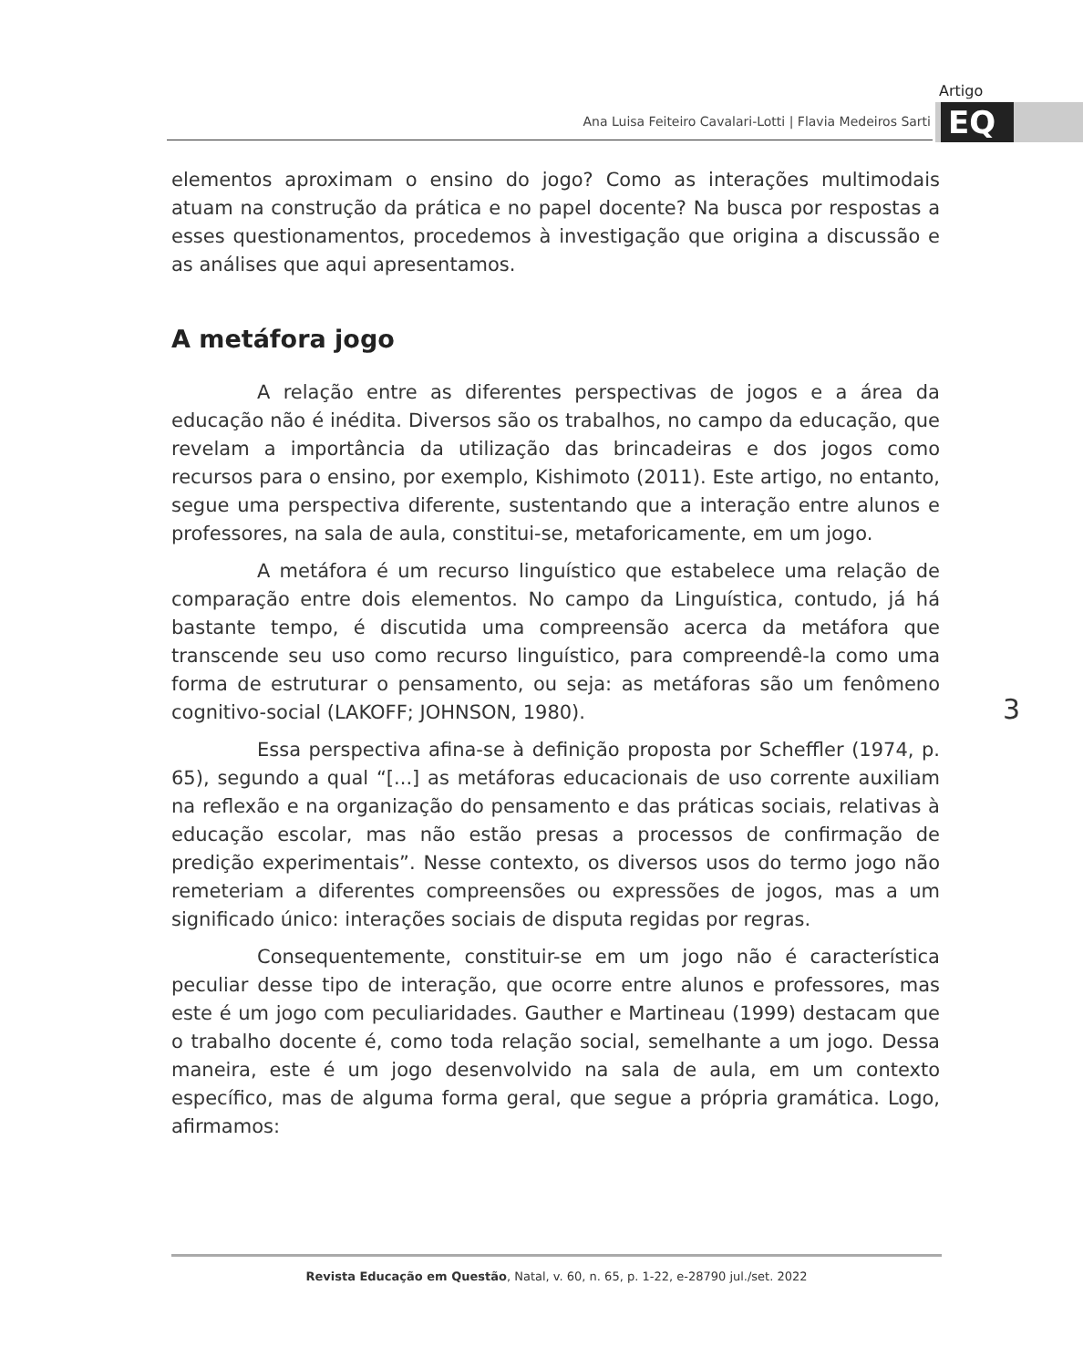Artigo
EQ
Ana Luisa Feiteiro Cavalari-Lotti | Flavia Medeiros Sarti
elementos aproximam o ensino do jogo? Como as interações multimodais atuam na construção da prática e no papel docente? Na busca por respostas a esses questionamentos, procedemos à investigação que origina a discussão e as análises que aqui apresentamos.
A metáfora jogo
A relação entre as diferentes perspectivas de jogos e a área da educação não é inédita. Diversos são os trabalhos, no campo da educação, que revelam a importância da utilização das brincadeiras e dos jogos como recursos para o ensino, por exemplo, Kishimoto (2011). Este artigo, no entanto, segue uma perspectiva diferente, sustentando que a interação entre alunos e professores, na sala de aula, constitui-se, metaforicamente, em um jogo.
A metáfora é um recurso linguístico que estabelece uma relação de comparação entre dois elementos. No campo da Linguística, contudo, já há bastante tempo, é discutida uma compreensão acerca da metáfora que transcende seu uso como recurso linguístico, para compreendê-la como uma forma de estruturar o pensamento, ou seja: as metáforas são um fenômeno cognitivo-social (LAKOFF; JOHNSON, 1980).
Essa perspectiva afina-se à definição proposta por Scheffler (1974, p. 65), segundo a qual “[...] as metáforas educacionais de uso corrente auxiliam na reflexão e na organização do pensamento e das práticas sociais, relativas à educação escolar, mas não estão presas a processos de confirmação de predição experimentais”. Nesse contexto, os diversos usos do termo jogo não remeteriam a diferentes compreensões ou expressões de jogos, mas a um significado único: interações sociais de disputa regidas por regras.
Consequentemente, constituir-se em um jogo não é característica peculiar desse tipo de interação, que ocorre entre alunos e professores, mas este é um jogo com peculiaridades. Gauther e Martineau (1999) destacam que o trabalho docente é, como toda relação social, semelhante a um jogo. Dessa maneira, este é um jogo desenvolvido na sala de aula, em um contexto específico, mas de alguma forma geral, que segue a própria gramática. Logo, afirmamos:
3
Revista Educação em Questão, Natal, v. 60, n. 65, p. 1-22, e-28790 jul./set. 2022